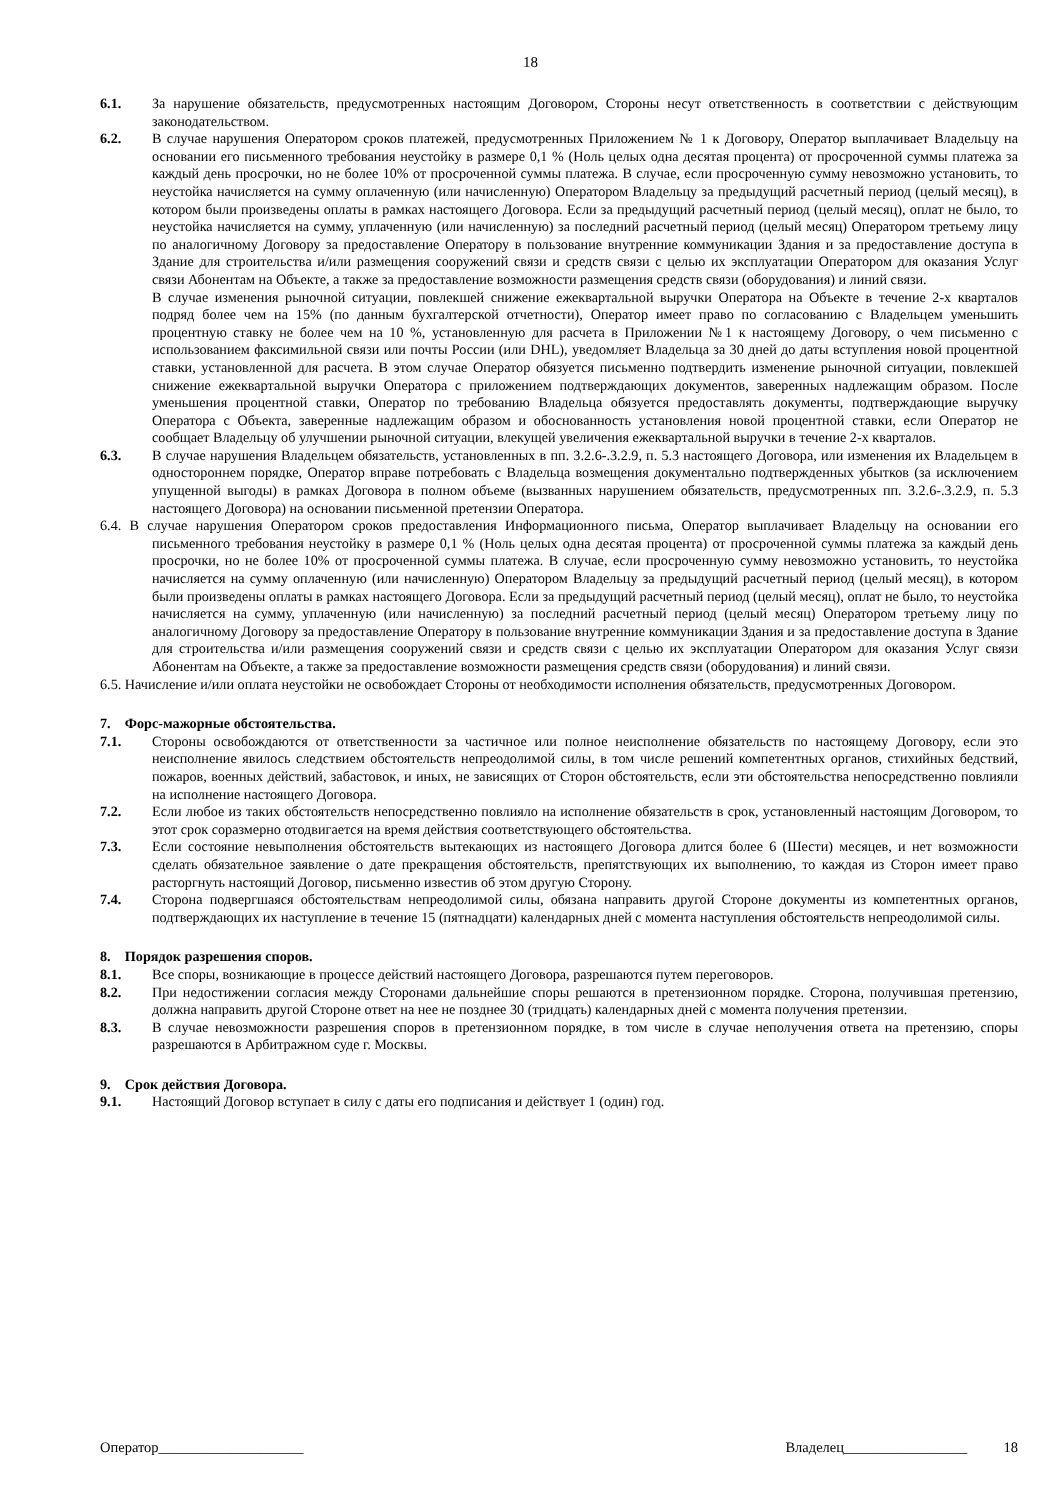18
6.1. За нарушение обязательств, предусмотренных настоящим Договором, Стороны несут ответственность в соответствии с действующим законодательством.
6.2. В случае нарушения Оператором сроков платежей, предусмотренных Приложением № 1 к Договору, Оператор выплачивает Владельцу на основании его письменного требования неустойку в размере 0,1 % (Ноль целых одна десятая процента) от просроченной суммы платежа за каждый день просрочки, но не более 10% от просроченной суммы платежа. В случае, если просроченную сумму невозможно установить, то неустойка начисляется на сумму оплаченную (или начисленную) Оператором Владельцу за предыдущий расчетный период (целый месяц), в котором были произведены оплаты в рамках настоящего Договора. Если за предыдущий расчетный период (целый месяц), оплат не было, то неустойка начисляется на сумму, уплаченную (или начисленную) за последний расчетный период (целый месяц) Оператором третьему лицу по аналогичному Договору за предоставление Оператору в пользование внутренние коммуникации Здания и за предоставление доступа в Здание для строительства и/или размещения сооружений связи и средств связи с целью их эксплуатации Оператором для оказания Услуг связи Абонентам на Объекте, а также за предоставление возможности размещения средств связи (оборудования) и линий связи.
В случае изменения рыночной ситуации, повлекшей снижение ежеквартальной выручки Оператора на Объекте в течение 2-х кварталов подряд более чем на 15% (по данным бухгалтерской отчетности), Оператор имеет право по согласованию с Владельцем уменьшить процентную ставку не более чем на 10 %, установленную для расчета в Приложении №1 к настоящему Договору, о чем письменно с использованием факсимильной связи или почты России (или DHL), уведомляет Владельца за 30 дней до даты вступления новой процентной ставки, установленной для расчета. В этом случае Оператор обязуется письменно подтвердить изменение рыночной ситуации, повлекшей снижение ежеквартальной выручки Оператора с приложением подтверждающих документов, заверенных надлежащим образом. После уменьшения процентной ставки, Оператор по требованию Владельца обязуется предоставлять документы, подтверждающие выручку Оператора с Объекта, заверенные надлежащим образом и обоснованность установления новой процентной ставки, если Оператор не сообщает Владельцу об улучшении рыночной ситуации, влекущей увеличения ежеквартальной выручки в течение 2-х кварталов.
6.3. В случае нарушения Владельцем обязательств, установленных в пп. 3.2.6-.3.2.9, п. 5.3 настоящего Договора, или изменения их Владельцем в одностороннем порядке, Оператор вправе потребовать с Владельца возмещения документально подтвержденных убытков (за исключением упущенной выгоды) в рамках Договора в полном объеме (вызванных нарушением обязательств, предусмотренных пп. 3.2.6-.3.2.9, п. 5.3 настоящего Договора) на основании письменной претензии Оператора.
6.4. В случае нарушения Оператором сроков предоставления Информационного письма, Оператор выплачивает Владельцу на основании его письменного требования неустойку в размере 0,1 % (Ноль целых одна десятая процента) от просроченной суммы платежа за каждый день просрочки, но не более 10% от просроченной суммы платежа. В случае, если просроченную сумму невозможно установить, то неустойка начисляется на сумму оплаченную (или начисленную) Оператором Владельцу за предыдущий расчетный период (целый месяц), в котором были произведены оплаты в рамках настоящего Договора. Если за предыдущий расчетный период (целый месяц), оплат не было, то неустойка начисляется на сумму, уплаченную (или начисленную) за последний расчетный период (целый месяц) Оператором третьему лицу по аналогичному Договору за предоставление Оператору в пользование внутренние коммуникации Здания и за предоставление доступа в Здание для строительства и/или размещения сооружений связи и средств связи с целью их эксплуатации Оператором для оказания Услуг связи Абонентам на Объекте, а также за предоставление возможности размещения средств связи (оборудования) и линий связи.
6.5. Начисление и/или оплата неустойки не освобождает Стороны от необходимости исполнения обязательств, предусмотренных Договором.
7. Форс-мажорные обстоятельства.
7.1. Стороны освобождаются от ответственности за частичное или полное неисполнение обязательств по настоящему Договору, если это неисполнение явилось следствием обстоятельств непреодолимой силы, в том числе решений компетентных органов, стихийных бедствий, пожаров, военных действий, забастовок, и иных, не зависящих от Сторон обстоятельств, если эти обстоятельства непосредственно повлияли на исполнение настоящего Договора.
7.2. Если любое из таких обстоятельств непосредственно повлияло на исполнение обязательств в срок, установленный настоящим Договором, то этот срок соразмерно отодвигается на время действия соответствующего обстоятельства.
7.3. Если состояние невыполнения обстоятельств вытекающих из настоящего Договора длится более 6 (Шести) месяцев, и нет возможности сделать обязательное заявление о дате прекращения обстоятельств, препятствующих их выполнению, то каждая из Сторон имеет право расторгнуть настоящий Договор, письменно известив об этом другую Сторону.
7.4. Сторона подвергшаяся обстоятельствам непреодолимой силы, обязана направить другой Стороне документы из компетентных органов, подтверждающих их наступление в течение 15 (пятнадцати) календарных дней с момента наступления обстоятельств непреодолимой силы.
8. Порядок разрешения споров.
8.1. Все споры, возникающие в процессе действий настоящего Договора, разрешаются путем переговоров.
8.2. При недостижении согласия между Сторонами дальнейшие споры решаются в претензионном порядке. Сторона, получившая претензию, должна направить другой Стороне ответ на нее не позднее 30 (тридцать) календарных дней с момента получения претензии.
8.3. В случае невозможности разрешения споров в претензионном порядке, в том числе в случае неполучения ответа на претензию, споры разрешаются в Арбитражном суде г. Москвы.
9. Срок действия Договора.
9.1. Настоящий Договор вступает в силу с даты его подписания и действует 1 (один) год.
Оператор____________________ Владелец_________________ 18